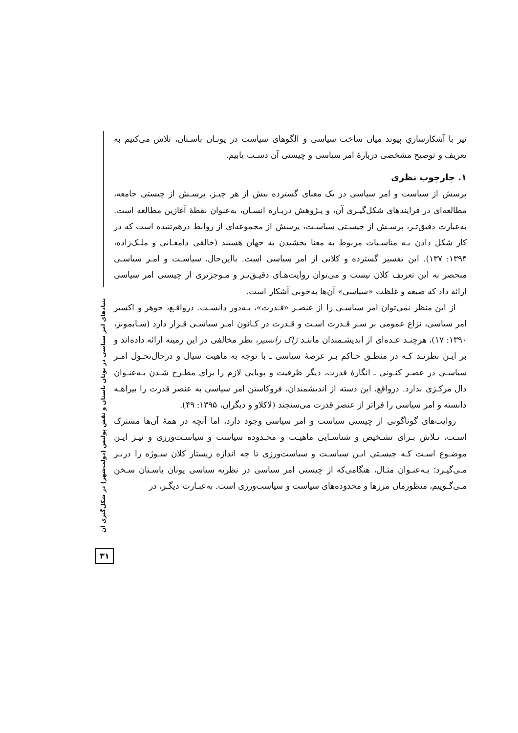بنیادهای امر سیاسی در یونان باستان و نقش پولیس (دولت‌شهر) در شکل‌گیری آن
۳۱
نیز با آشکارسازیِ پیوند میان ساخت سیاسی و الگوهای سیاست در یونـان باسـتان، تلاش می‌کنیم به تعریف و توضیح مشخصی دربارهٔ امر سیاسی و چیستی آن دسـت یابیم.
۱. چارچوب نظری
پرسش از سیاست و امر سیاسی در یک معنای گسترده بیش از هر چیـز، پرسـش از چیستی جامعه، مطالعه‌ای در فرایندهای شکل‌گیـری آن، و پـژوهش دربـاره انسـان، به‌عنوان نقطهٔ آغازین مطالعه است. به‌عبارت دقیق‌تـر، پرسـش از چیسـتی سیاسـت، پرسش از مجموعه‌ای از روابط درهم‌تنیده است که در کار شکل دادن بـه مناسـبات مربوط به معنا بخشیدن به جهان هستند (خالقی دامغـانی و ملـک‌زاده، ۱۳۹۴: ۱۳۷). این تفسیر گسترده و کلانی از امر سیاسی است. بااین‌حال، سیاسـت و امـر سیاسـی منحصر به این تعریف کلان نیست و می‌توان روایت‌هـای دقیـق‌تـر و مـوجزتری از چیستی امر سیاسی ارائه داد که صبغه و غلظت «سیاسی» آن‌ها به‌خوبی آشکار است.
از این منظر نمی‌توان امر سیاسـی را از عنصـر «قـدرت»، بـه‌دور دانسـت. درواقـع، جوهر و اکسیر امر سیاسی، نزاع عمومی بر سـر قـدرت اسـت و قـدرت در کـانون امـر سیاسـی قـرار دارد (سـایمونز، ۱۳۹۰: ۱۷)، هرچنـد عـده‌ای از اندیشـمندان ماننـد ژاک رانسیر، نظر مخالفی در این زمینه ارائه داده‌اند و بر ایـن نظرنـد کـه در منطـق حـاکم بـر عرصهٔ سیاسی ـ با توجه به ماهیت سیال و درحال‌تحـول امـر سیاسـی در عصـر کنـونی ـ انگارهٔ قدرت، دیگر ظرفیت و پویایی لازم را برای مطـرح شـدن بـه‌عنـوان دال مرکـزی ندارد. درواقع، این دسته از اندیشمندان، فروکاستن امر سیاسی به عنصر قدرت را بیراهـه دانسته و امر سیاسی را فراتر از عنصر قدرت می‌سنجند (لاکلاو و دیگران، ۱۳۹۵: ۴۹).
روایت‌های گوناگونی از چیستی سیاست و امر سیاسی وجود دارد، اما آنچه در همهٔ آن‌ها مشترک اسـت، تـلاش بـرای تشـخیص و شناسـایی ماهیـت و محـدوده سیاست و سیاسـت‌ورزی و نیـز ایـن موضـوع اسـت کـه چیسـتی ایـن سیاسـت و سیاست‌ورزی تا چه اندازه زیستار کلان سـوژه را دربـر مـی‌گیـرد؛ بـه‌عنـوان مثـال، هنگامی‌که از چیستی امر سیاسی در نظریه سیاسی یونان باسـتان سـخن مـی‌گـوییم، منظورمان مرزها و محدوده‌های سیاست و سیاست‌ورزی است. به‌عبـارت دیگـر، در